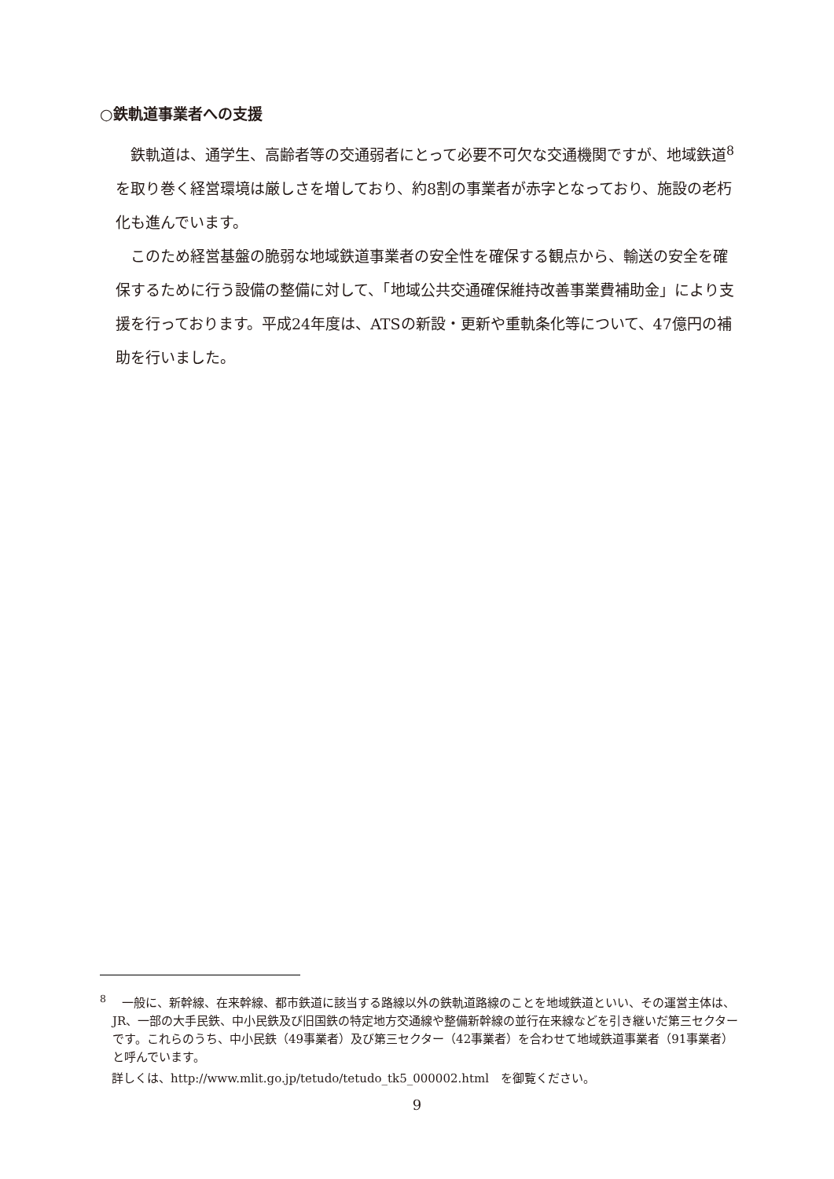○鉄軌道事業者への支援
鉄軌道は、通学生、高齢者等の交通弱者にとって必要不可欠な交通機関ですが、地域鉄道<sup>8</sup>を取り巻く経営環境は厳しさを増しており、約8割の事業者が赤字となっており、施設の老朽化も進んでいます。
このため経営基盤の脆弱な地域鉄道事業者の安全性を確保する観点から、輸送の安全を確保するために行う設備の整備に対して、「地域公共交通確保維持改善事業費補助金」により支援を行っております。平成24年度は、ATSの新設・更新や重軌条化等について、47億円の補助を行いました。
<sup>8</sup> 　一般に、新幹線、在来幹線、都市鉄道に該当する路線以外の鉄軌道路線のことを地域鉄道といい、その運営主体は、JR、一部の大手民鉄、中小民鉄及び旧国鉄の特定地方交通線や整備新幹線の並行在来線などを引き継いだ第三セクターです。これらのうち、中小民鉄（49事業者）及び第三セクター（42事業者）を合わせて地域鉄道事業者（91事業者）と呼んでいます。
　詳しくは、http://www.mlit.go.jp/tetudo/tetudo_tk5_000002.html　を御覧ください。
9